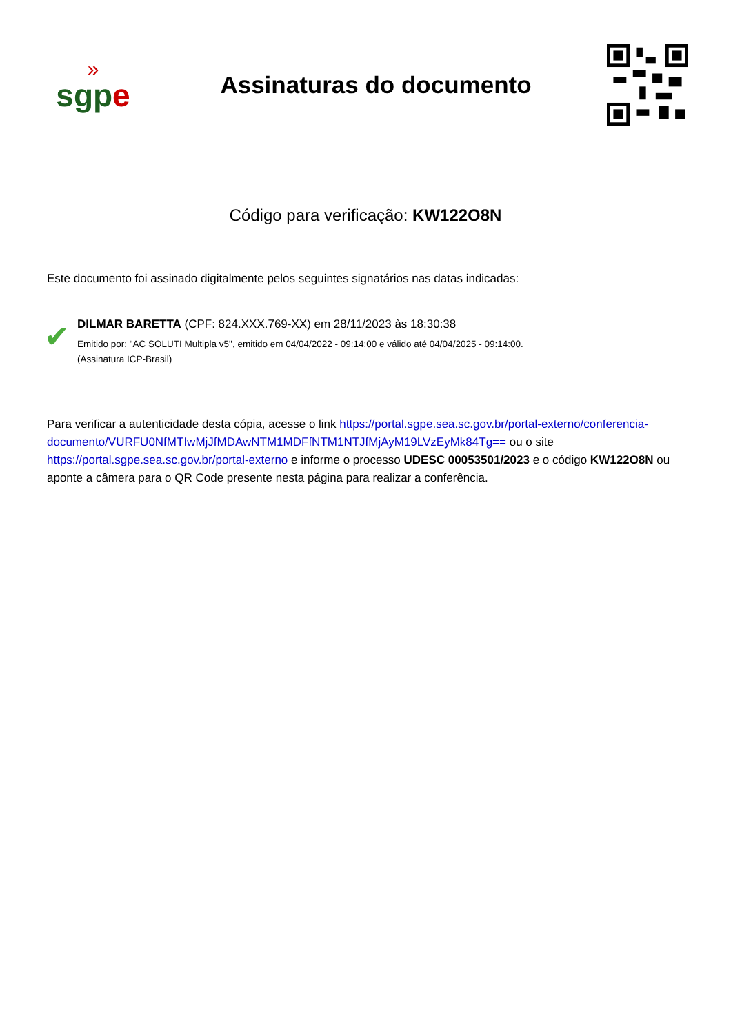»
sgpe
Assinaturas do documento
Código para verificação: KW122O8N
Este documento foi assinado digitalmente pelos seguintes signatários nas datas indicadas:
✔
DILMAR BARETTA (CPF: 824.XXX.769-XX) em 28/11/2023 às 18:30:38
Emitido por: "AC SOLUTI Multipla v5", emitido em 04/04/2022 - 09:14:00 e válido até 04/04/2025 - 09:14:00.
(Assinatura ICP-Brasil)
Para verificar a autenticidade desta cópia, acesse o link https://portal.sgpe.sea.sc.gov.br/portal-externo/conferencia-documento/VURFU0NfMTIwMjJfMDAwNTM1MDFfNTM1NTJfMjAyM19LVzEyMk84Tg== ou o site https://portal.sgpe.sea.sc.gov.br/portal-externo e informe o processo UDESC 00053501/2023 e o código KW122O8N ou aponte a câmera para o QR Code presente nesta página para realizar a conferência.